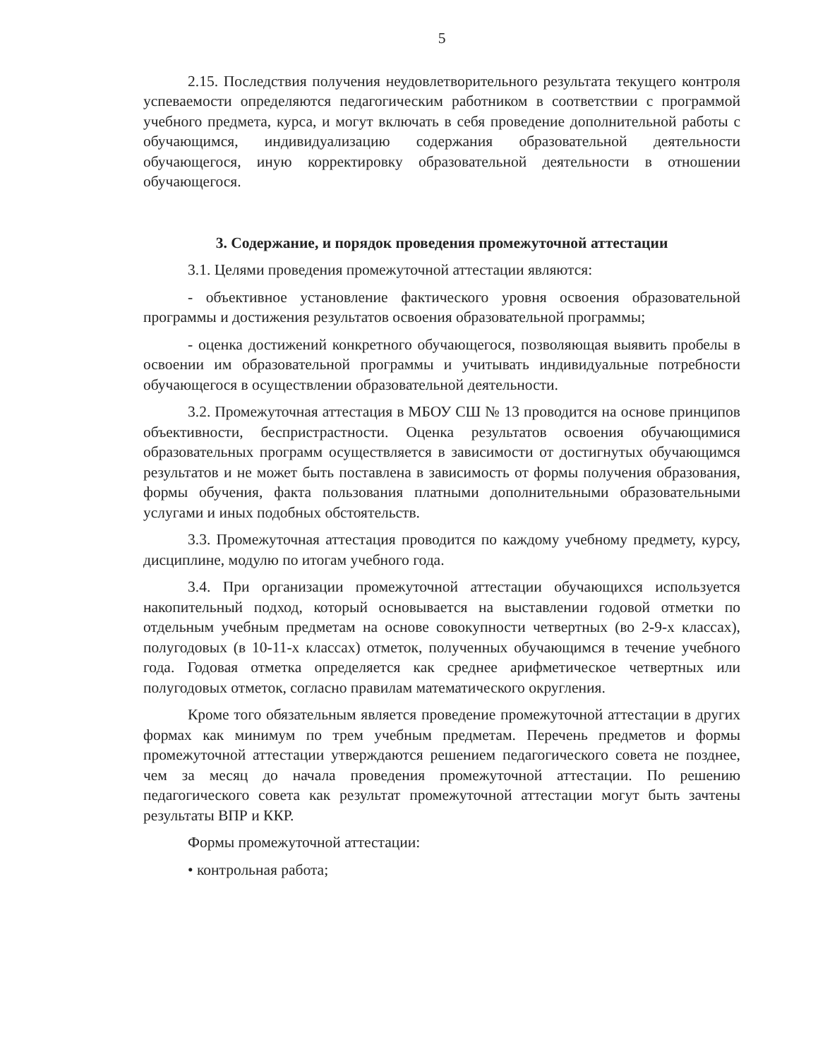5
2.15. Последствия получения неудовлетворительного результата текущего контроля успеваемости определяются педагогическим работником в соответствии с программой учебного предмета, курса, и могут включать в себя проведение дополнительной работы с обучающимся, индивидуализацию содержания образовательной деятельности обучающегося, иную корректировку образовательной деятельности в отношении обучающегося.
3. Содержание, и порядок проведения промежуточной аттестации
3.1. Целями проведения промежуточной аттестации являются:
- объективное установление фактического уровня освоения образовательной программы и достижения результатов освоения образовательной программы;
- оценка достижений конкретного обучающегося, позволяющая выявить пробелы в освоении им образовательной программы и учитывать индивидуальные потребности обучающегося в осуществлении образовательной деятельности.
3.2. Промежуточная аттестация в МБОУ СШ № 13 проводится на основе принципов объективности, беспристрастности. Оценка результатов освоения обучающимися образовательных программ осуществляется в зависимости от достигнутых обучающимся результатов и не может быть поставлена в зависимость от формы получения образования, формы обучения, факта пользования платными дополнительными образовательными услугами и иных подобных обстоятельств.
3.3. Промежуточная аттестация проводится по каждому учебному предмету, курсу, дисциплине, модулю по итогам учебного года.
3.4. При организации промежуточной аттестации обучающихся используется накопительный подход, который основывается на выставлении годовой отметки по отдельным учебным предметам на основе совокупности четвертных (во 2-9-х классах), полугодовых (в 10-11-х классах) отметок, полученных обучающимся в течение учебного года. Годовая отметка определяется как среднее арифметическое четвертных или полугодовых отметок, согласно правилам математического округления.
Кроме того обязательным является проведение промежуточной аттестации в других формах как минимум по трем учебным предметам. Перечень предметов и формы промежуточной аттестации утверждаются решением педагогического совета не позднее, чем за месяц до начала проведения промежуточной аттестации. По решению педагогического совета как результат промежуточной аттестации могут быть зачтены результаты ВПР и ККР.
Формы промежуточной аттестации:
• контрольная работа;